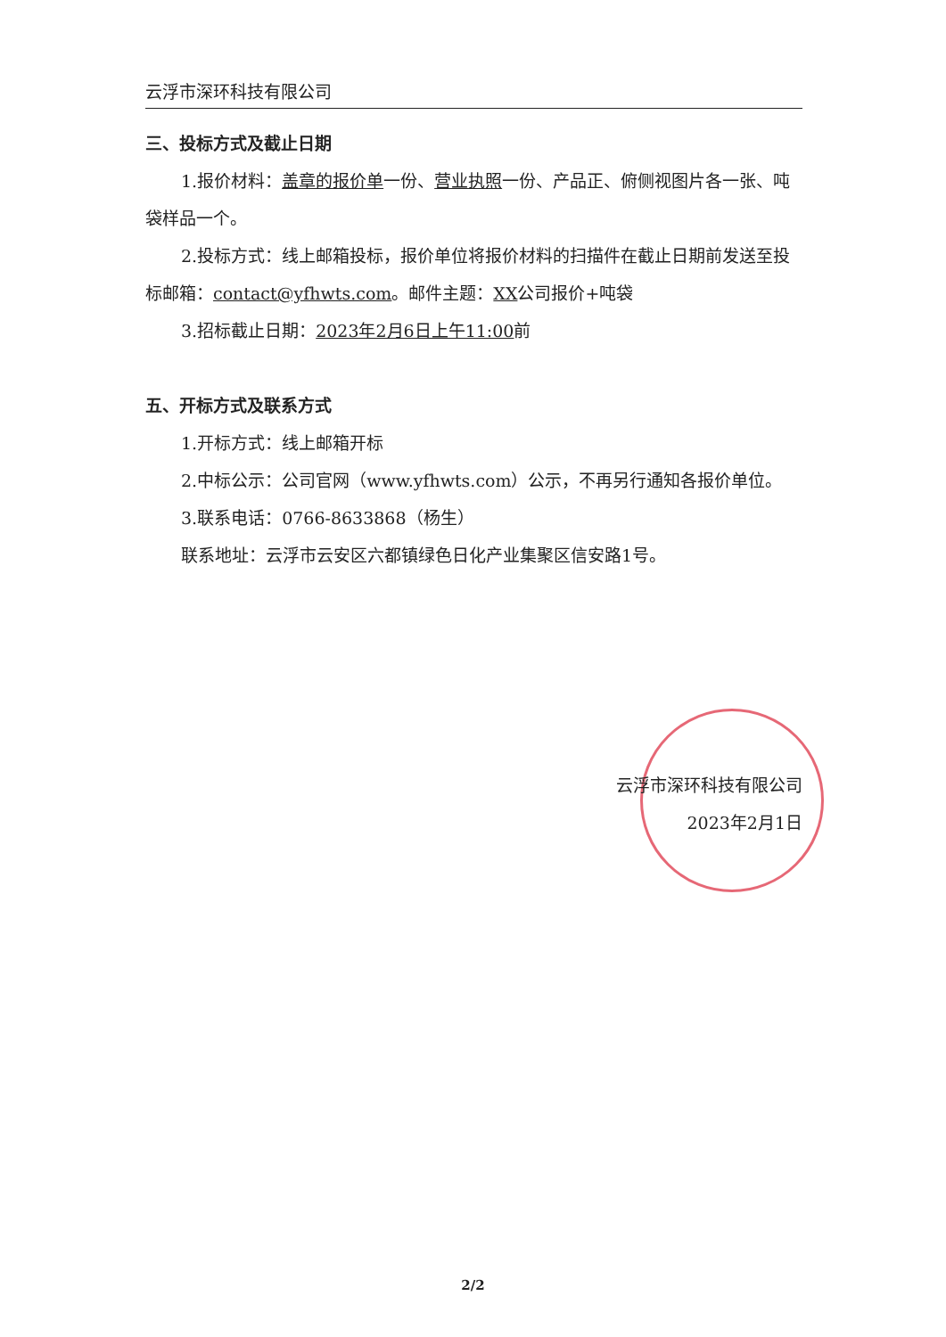云浮市深环科技有限公司
三、投标方式及截止日期
1.报价材料：盖章的报价单一份、营业执照一份、产品正、俯侧视图片各一张、吨袋样品一个。
2.投标方式：线上邮箱投标，报价单位将报价材料的扫描件在截止日期前发送至投标邮箱：contact@yfhwts.com。邮件主题：XX公司报价+吨袋
3.招标截止日期：2023年2月6日上午11:00前
五、开标方式及联系方式
1.开标方式：线上邮箱开标
2.中标公示：公司官网（www.yfhwts.com）公示，不再另行通知各报价单位。
3.联系电话：0766-8633868（杨生）
联系地址：云浮市云安区六都镇绿色日化产业集聚区信安路1号。
云浮市深环科技有限公司
2023年2月1日
2/2